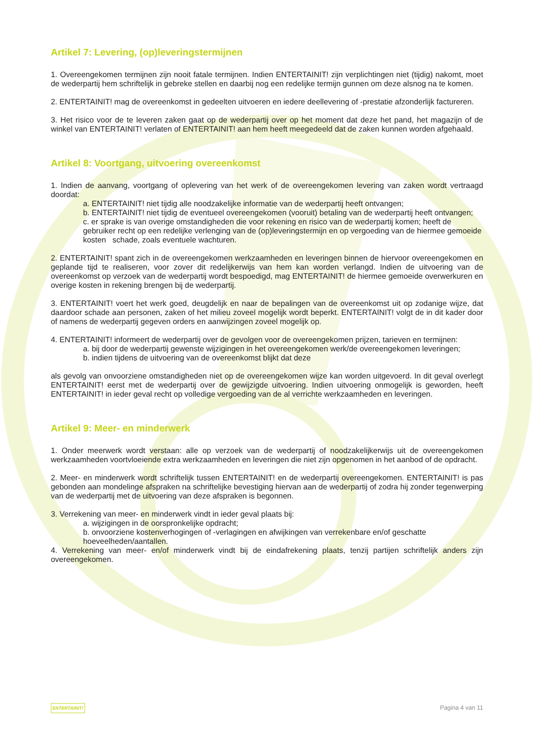Artikel 7: Levering, (op)leveringstermijnen
1. Overeengekomen termijnen zijn nooit fatale termijnen. Indien ENTERTAINIT! zijn verplichtingen niet (tijdig) nakomt, moet de wederpartij hem schriftelijk in gebreke stellen en daarbij nog een redelijke termijn gunnen om deze alsnog na te komen.
2. ENTERTAINIT! mag de overeenkomst in gedeelten uitvoeren en iedere deellevering of -prestatie afzonderlijk factureren.
3. Het risico voor de te leveren zaken gaat op de wederpartij over op het moment dat deze het pand, het magazijn of de winkel van ENTERTAINIT! verlaten of ENTERTAINIT! aan hem heeft meegedeeld dat de zaken kunnen worden afgehaald.
Artikel 8: Voortgang, uitvoering overeenkomst
1. Indien de aanvang, voortgang of oplevering van het werk of de overeengekomen levering van zaken wordt vertraagd doordat:
a. ENTERTAINIT! niet tijdig alle noodzakelijke informatie van de wederpartij heeft ontvangen;
b. ENTERTAINIT! niet tijdig de eventueel overeengekomen (vooruit) betaling van de wederpartij heeft ontvangen;
c. er sprake is van overige omstandigheden die voor rekening en risico van de wederpartij komen; heeft de gebruiker recht op een redelijke verlenging van de (op)leveringstermijn en op vergoeding van de hiermee gemoeide kosten schade, zoals eventuele wachturen.
2. ENTERTAINIT! spant zich in de overeengekomen werkzaamheden en leveringen binnen de hiervoor overeengekomen en geplande tijd te realiseren, voor zover dit redelijkerwijs van hem kan worden verlangd. Indien de uitvoering van de overeenkomst op verzoek van de wederpartij wordt bespoedigd, mag ENTERTAINIT! de hiermee gemoeide overwerkuren en overige kosten in rekening brengen bij de wederpartij.
3. ENTERTAINIT! voert het werk goed, deugdelijk en naar de bepalingen van de overeenkomst uit op zodanige wijze, dat daardoor schade aan personen, zaken of het milieu zoveel mogelijk wordt beperkt. ENTERTAINIT! volgt de in dit kader door of namens de wederpartij gegeven orders en aanwijzingen zoveel mogelijk op.
4. ENTERTAINIT! informeert de wederpartij over de gevolgen voor de overeengekomen prijzen, tarieven en termijnen:
a. bij door de wederpartij gewenste wijzigingen in het overeengekomen werk/de overeengekomen leveringen;
b. indien tijdens de uitvoering van de overeenkomst blijkt dat deze
als gevolg van onvoorziene omstandigheden niet op de overeengekomen wijze kan worden uitgevoerd. In dit geval overlegt ENTERTAINIT! eerst met de wederpartij over de gewijzigde uitvoering. Indien uitvoering onmogelijk is geworden, heeft ENTERTAINIT! in ieder geval recht op volledige vergoeding van de al verrichte werkzaamheden en leveringen.
Artikel 9: Meer- en minderwerk
1. Onder meerwerk wordt verstaan: alle op verzoek van de wederpartij of noodzakelijkerwijs uit de overeengekomen werkzaamheden voortvloeiende extra werkzaamheden en leveringen die niet zijn opgenomen in het aanbod of de opdracht.
2. Meer- en minderwerk wordt schriftelijk tussen ENTERTAINIT! en de wederpartij overeengekomen. ENTERTAINIT! is pas gebonden aan mondelinge afspraken na schriftelijke bevestiging hiervan aan de wederpartij of zodra hij zonder tegenwerping van de wederpartij met de uitvoering van deze afspraken is begonnen.
3. Verrekening van meer- en minderwerk vindt in ieder geval plaats bij:
a. wijzigingen in de oorspronkelijke opdracht;
b. onvoorziene kostenverhogingen of -verlagingen en afwijkingen van verrekenbare en/of geschatte hoeveelheden/aantallen.
4. Verrekening van meer- en/of minderwerk vindt bij de eindafrekening plaats, tenzij partijen schriftelijk anders zijn overeengekomen.
ENTERTAINIT! Pagina 4 van 11